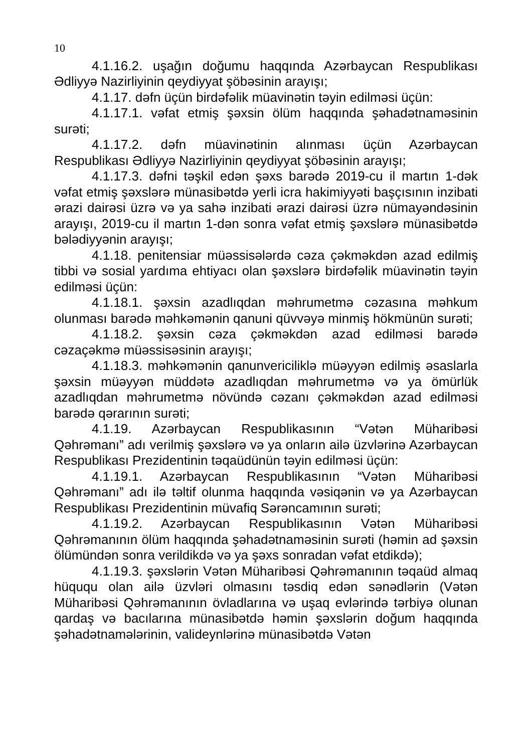10
4.1.16.2. uşağın doğumu haqqında Azərbaycan Respublikası Ədliyyə Nazirliyinin qeydiyyat şöbəsinin arayışı;
4.1.17. dəfn üçün birdəfəlik müavinətin təyin edilməsi üçün:
4.1.17.1. vəfat etmiş şəxsin ölüm haqqında şəhadətnaməsinin surəti;
4.1.17.2. dəfn müavinətinin alınması üçün Azərbaycan Respublikası Ədliyyə Nazirliyinin qeydiyyat şöbəsinin arayışı;
4.1.17.3. dəfni təşkil edən şəxs barədə 2019-cu il martın 1-dək vəfat etmiş şəxslərə münasibətdə yerli icra hakimiyyəti başçısının inzibati ərazi dairəsi üzrə və ya sahə inzibati ərazi dairəsi üzrə nümayəndəsinin arayışı, 2019-cu il martın 1-dən sonra vəfat etmiş şəxslərə münasibətdə bələdiyyənin arayışı;
4.1.18. penitensiar müəssisələrdə cəza çəkməkdən azad edilmiş tibbi və sosial yardıma ehtiyacı olan şəxslərə birdəfəlik müavinətin təyin edilməsi üçün:
4.1.18.1. şəxsin azadlıqdan məhrumetmə cəzasına məhkum olunması barədə məhkəmənin qanuni qüvvəyə minmiş hökmünün surəti;
4.1.18.2. şəxsin cəza çəkməkdən azad edilməsi barədə cəzaçəkmə müəssisəsinin arayışı;
4.1.18.3. məhkəmənin qanunvericiliklə müəyyən edilmiş əsaslarla şəxsin müəyyən müddətə azadlıqdan məhrumetmə və ya ömürlük azadlıqdan məhrumetmə növündə cəzanı çəkməkdən azad edilməsi barədə qərarının surəti;
4.1.19. Azərbaycan Respublikasının “Vətən Müharibəsi Qəhrəmanı” adı verilmiş şəxslərə və ya onların ailə üzvlərinə Azərbaycan Respublikası Prezidentinin təqaüdünün təyin edilməsi üçün:
4.1.19.1. Azərbaycan Respublikasının “Vətən Müharibəsi Qəhrəmanı” adı ilə təltif olunma haqqında vəsiqənin və ya Azərbaycan Respublikası Prezidentinin müvafiq Sərəncamının surəti;
4.1.19.2. Azərbaycan Respublikasının Vətən Müharibəsi Qəhrəmanının ölüm haqqında şəhadətnaməsinin surəti (həmin ad şəxsin ölümündən sonra verildikdə və ya şəxs sonradan vəfat etdikdə);
4.1.19.3. şəxslərin Vətən Müharibəsi Qəhrəmanının təqaüd almaq hüququ olan ailə üzvləri olmasını təsdiq edən sənədlərin (Vətən Müharibəsi Qəhrəmanının övladlarına və uşaq evlərində tərbiyə olunan qardaş və bacılarına münasibətdə həmin şəxslərin doğum haqqında şəhadətnamələrinin, valideynlərinə münasibətdə Vətən